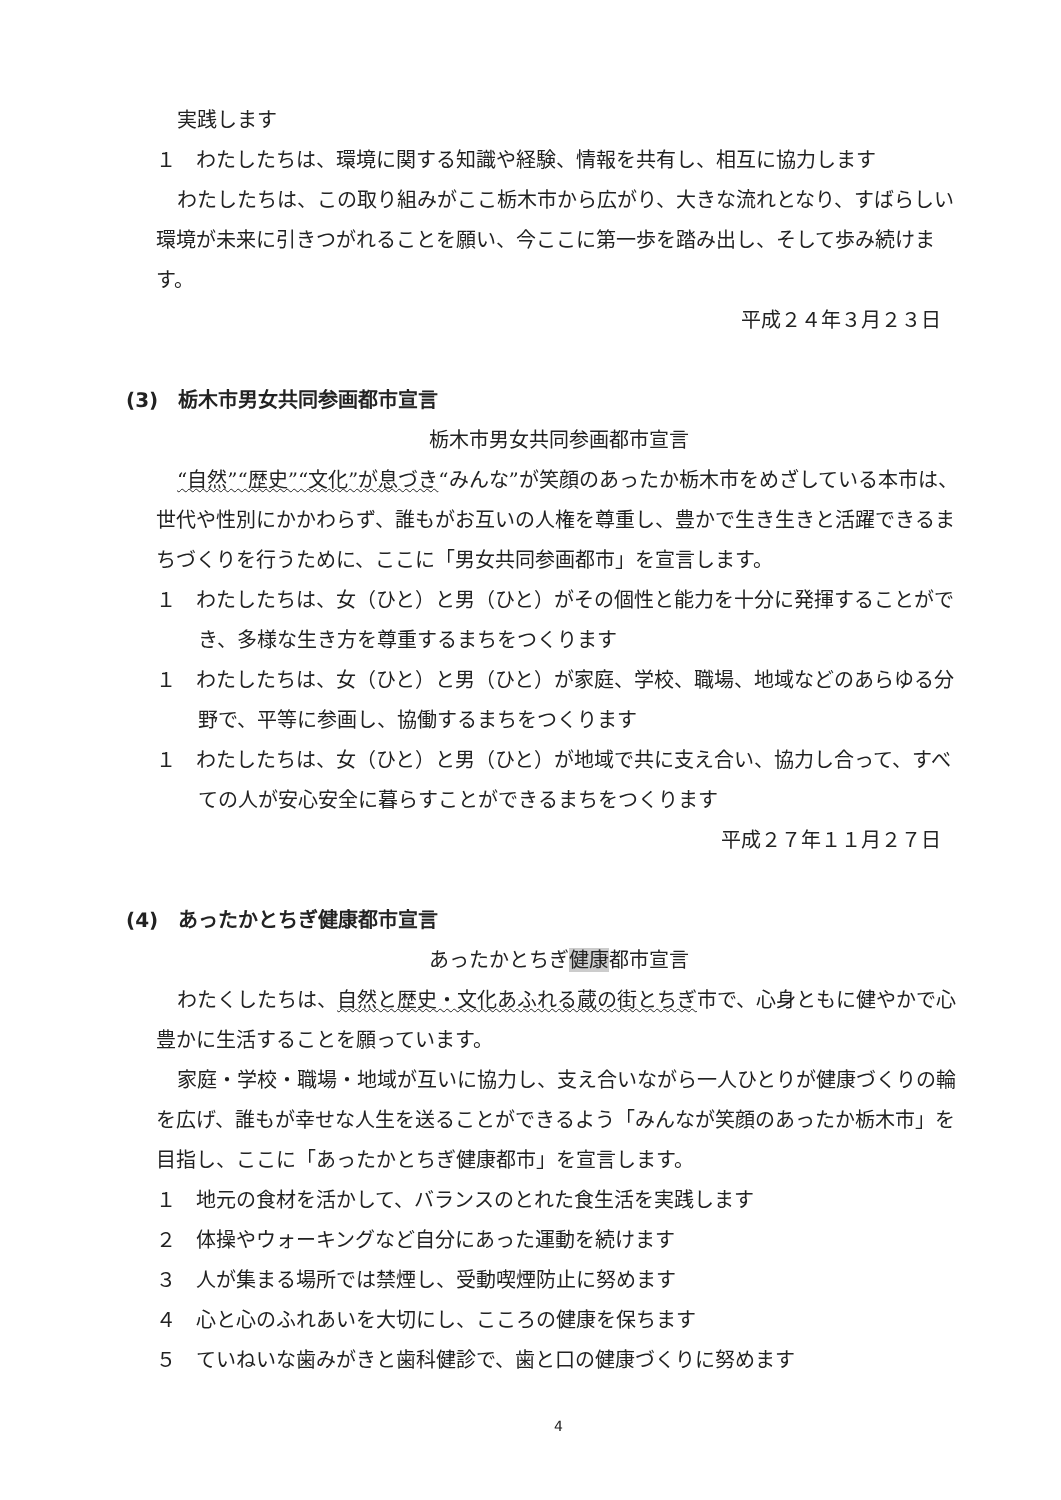実践します
１　わたしたちは、環境に関する知識や経験、情報を共有し、相互に協力します
わたしたちは、この取り組みがここ栃木市から広がり、大きな流れとなり、すばらしい環境が未来に引きつがれることを願い、今ここに第一歩を踏み出し、そして歩み続けます。
平成２４年３月２３日
(3)　栃木市男女共同参画都市宣言
栃木市男女共同参画都市宣言
“自然”“歴史”“文化”が息づき“みんな”が笑顔のあったか栃木市をめざしている本市は、世代や性別にかかわらず、誰もがお互いの人権を尊重し、豊かで生き生きと活躍できるまちづくりを行うために、ここに「男女共同参画都市」を宣言します。
１　わたしたちは、女（ひと）と男（ひと）がその個性と能力を十分に発揮することができ、多様な生き方を尊重するまちをつくります
１　わたしたちは、女（ひと）と男（ひと）が家庭、学校、職場、地域などのあらゆる分野で、平等に参画し、協働するまちをつくります
１　わたしたちは、女（ひと）と男（ひと）が地域で共に支え合い、協力し合って、すべての人が安心安全に暮らすことができるまちをつくります
平成２７年１１月２７日
(4)　あったかとちぎ健康都市宣言
あったかとちぎ健康都市宣言
わたくしたちは、自然と歴史・文化あふれる蔵の街とちぎ市で、心身ともに健やかで心豊かに生活することを願っています。
家庭・学校・職場・地域が互いに協力し、支え合いながら一人ひとりが健康づくりの輪を広げ、誰もが幸せな人生を送ることができるよう「みんなが笑顔のあったか栃木市」を目指し、ここに「あったかとちぎ健康都市」を宣言します。
１　地元の食材を活かして、バランスのとれた食生活を実践します
２　体操やウォーキングなど自分にあった運動を続けます
３　人が集まる場所では禁煙し、受動喫煙防止に努めます
４　心と心のふれあいを大切にし、こころの健康を保ちます
５　ていねいな歯みがきと歯科健診で、歯と口の健康づくりに努めます
4